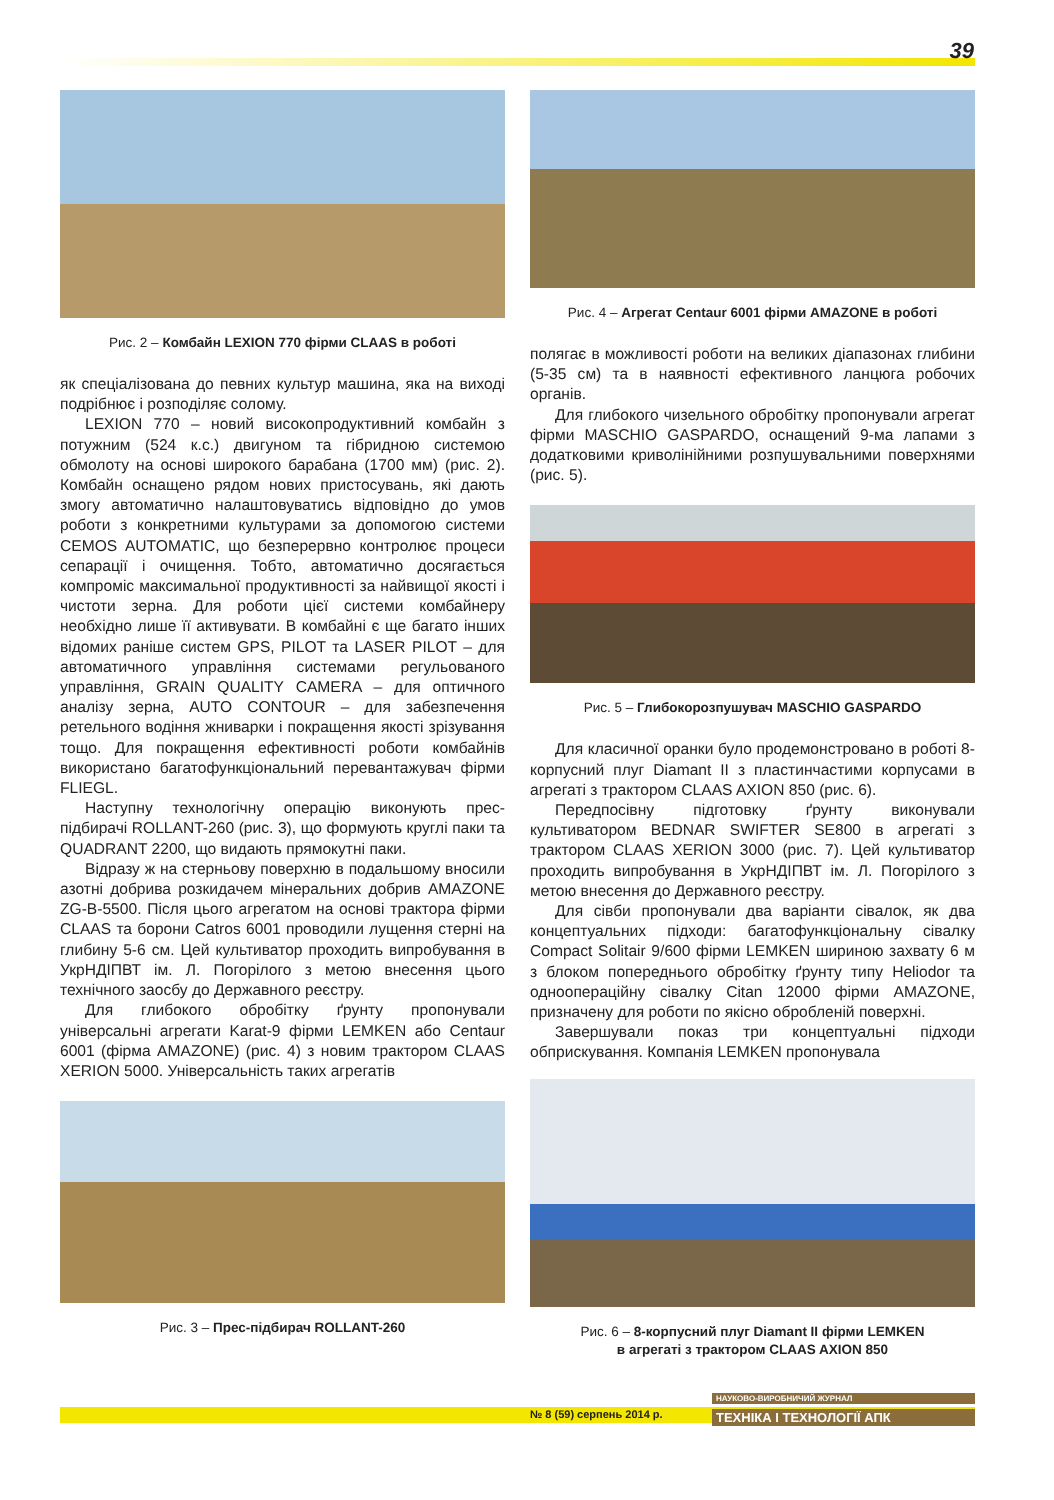39
Рис. 2 – Комбайн LEXION 770 фірми CLAAS в роботі
як спеціалізована до певних культур машина, яка на виході подрібнює і розподіляє солому.
LEXION 770 – новий високопродуктивний комбайн з потужним (524 к.с.) двигуном та гібридною системою обмолоту на основі широкого барабана (1700 мм) (рис. 2). Комбайн оснащено рядом нових пристосувань, які дають змогу автоматично налаштовуватись відповідно до умов роботи з конкретними культурами за допомогою системи CEMOS AUTOMATIC, що безперервно контролює процеси сепарації і очищення. Тобто, автоматично досягається компроміс максимальної продуктивності за найвищої якості і чистоти зерна. Для роботи цієї системи комбайнеру необхідно лише її активувати. В комбайні є ще багато інших відомих раніше систем GPS, PILOT та LASER PILOT – для автоматичного управління системами регульованого управління, GRAIN QUALITY CAMERA – для оптичного аналізу зерна, AUTO CONTOUR – для забезпечення ретельного водіння жниварки і покращення якості зрізування тощо. Для покращення ефективності роботи комбайнів використано багатофункціональний перевантажувач фірми FLIEGL.
Наступну технологічну операцію виконують прес-підбирачі ROLLANT-260 (рис. 3), що формують круглі паки та QUADRANT 2200, що видають прямокутні паки.
Відразу ж на стерньову поверхню в подальшому вносили азотні добрива розкидачем мінеральних добрив AMAZONE ZG-B-5500. Після цього агрегатом на основі трактора фірми CLAAS та борони Catros 6001 проводили лущення стерні на глибину 5-6 см. Цей культиватор проходить випробування в УкрНДІПВТ ім. Л. Погорілого з метою внесення цього технічного заосбу до Державного реєстру.
Для глибокого обробітку ґрунту пропонували універсальні агрегати Karat-9 фірми LEMKEN або Centaur 6001 (фірма AMAZONE) (рис. 4) з новим трактором CLAAS XERION 5000. Універсальність таких агрегатів
Рис. 3 – Прес-підбирач ROLLANT-260
Рис. 4 – Агрегат Centaur 6001 фірми AMAZONE в роботі
полягає в можливості роботи на великих діапазонах глибини (5-35 см) та в наявності ефективного ланцюга робочих органів.
Для глибокого чизельного обробітку пропонували агрегат фірми MASCHIO GASPARDO, оснащений 9-ма лапами з додатковими криволінійними розпушувальними поверхнями (рис. 5).
Рис. 5 – Глибокорозпушувач MASCHIO GASPARDO
Для класичної оранки було продемонстровано в роботі 8-корпусний плуг Diamant II з пластинчастими корпусами в агрегаті з трактором CLAAS AXION 850 (рис. 6).
Передпосівну підготовку ґрунту виконували культиватором BEDNAR SWIFTER SE800 в агрегаті з трактором CLAAS XERION 3000 (рис. 7). Цей культиватор проходить випробування в УкрНДІПВТ ім. Л. Погорілого з метою внесення до Державного реєстру.
Для сівби пропонували два варіанти сівалок, як два концептуальних підходи: багатофункціональну сівалку Compact Solitair 9/600 фірми LEMKEN шириною захвату 6 м з блоком попереднього обробітку ґрунту типу Heliodor та одноопераційну сівалку Citan 12000 фірми AMAZONE, призначену для роботи по якісно обробленій поверхні.
Завершували показ три концептуальні підходи обприскування. Компанія LEMKEN пропонувала
Рис. 6 – 8-корпусний плуг Diamant II фірми LEMKEN
в агрегаті з трактором CLAAS AXION 850
№ 8 (59) серпень 2014 р.
НАУКОВО-ВИРОБНИЧИЙ ЖУРНАЛ
ТЕХНІКА І ТЕХНОЛОГІЇ АПК